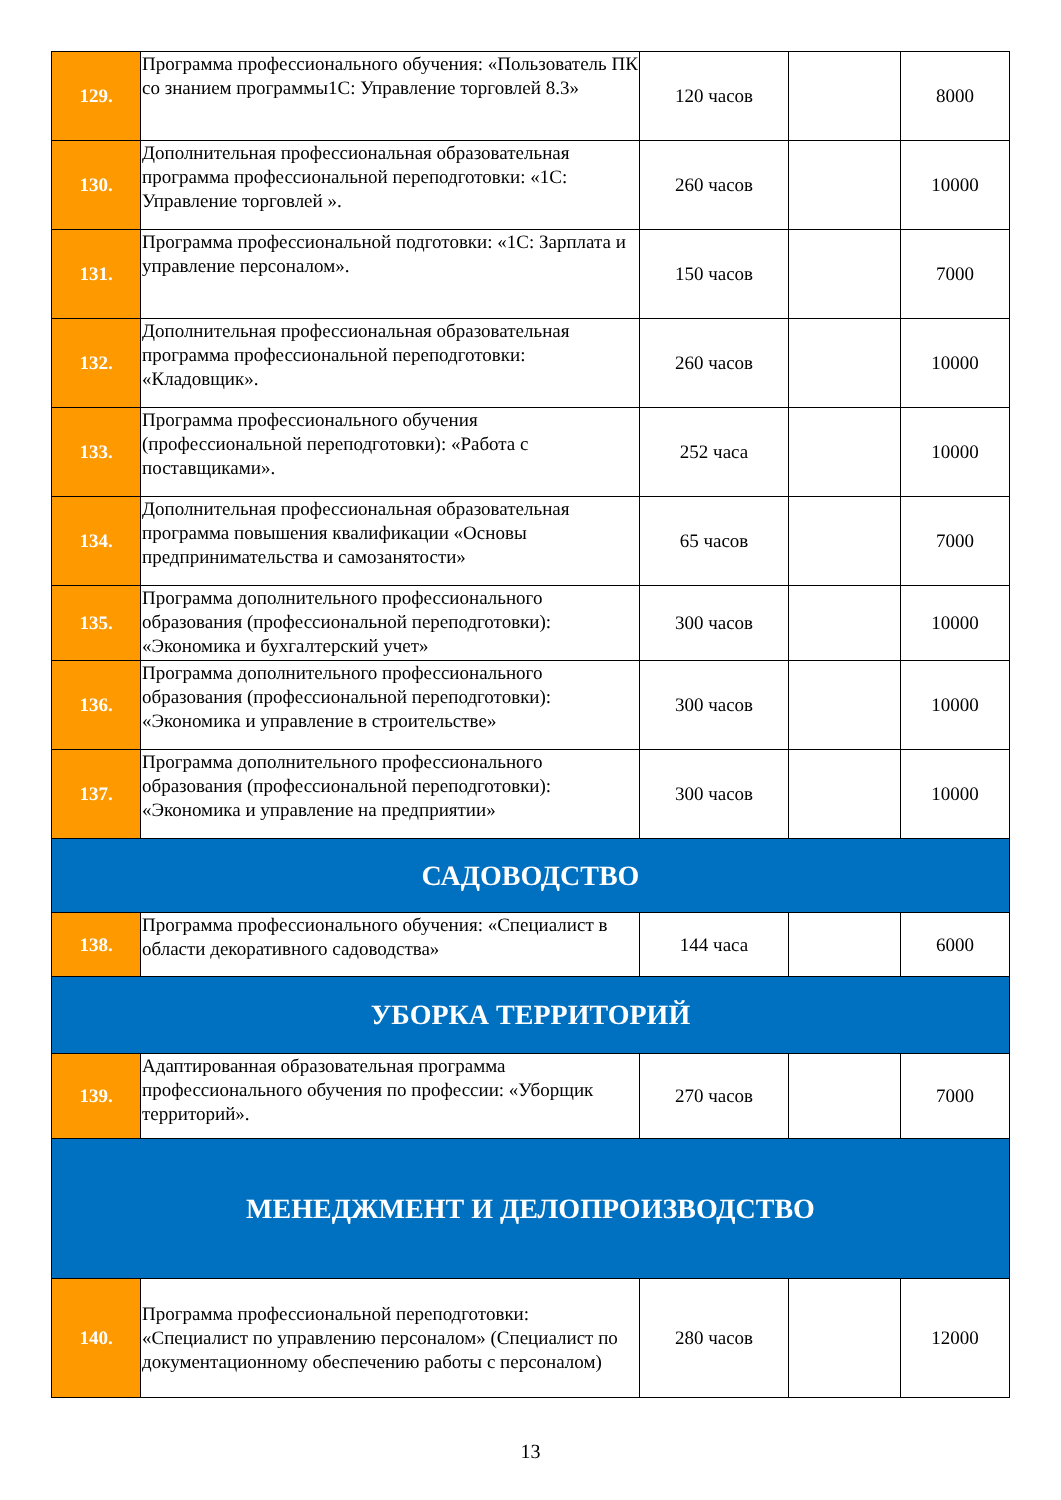| 129. | Программа профессионального обучения: «Пользователь ПК со знанием программы1С: Управление торговлей 8.3» | 120 часов | | 8000 |
| 130. | Дополнительная профессиональная образовательная программа профессиональной переподготовки: «1С: Управление торговлей ». | 260 часов | | 10000 |
| 131. | Программа профессиональной подготовки: «1С: Зарплата и управление персоналом». | 150 часов | | 7000 |
| 132. | Дополнительная профессиональная образовательная программа профессиональной переподготовки: «Кладовщик». | 260 часов | | 10000 |
| 133. | Программа профессионального обучения (профессиональной переподготовки): «Работа с поставщиками». | 252 часа | | 10000 |
| 134. | Дополнительная профессиональная образовательная программа повышения квалификации «Основы предпринимательства и самозанятости» | 65 часов | | 7000 |
| 135. | Программа дополнительного профессионального образования (профессиональной переподготовки): «Экономика и бухгалтерский учет» | 300 часов | | 10000 |
| 136. | Программа дополнительного профессионального образования (профессиональной переподготовки): «Экономика и управление в строительстве» | 300 часов | | 10000 |
| 137. | Программа дополнительного профессионального образования (профессиональной переподготовки): «Экономика и управление на предприятии» | 300 часов | | 10000 |
| САДОВОДСТВО | | | | |
| 138. | Программа профессионального обучения: «Специалист в области декоративного садоводства» | 144 часа | | 6000 |
| УБОРКА ТЕРРИТОРИЙ | | | | |
| 139. | Адаптированная образовательная программа профессионального обучения по профессии: «Уборщик территорий». | 270 часов | | 7000 |
| МЕНЕДЖМЕНТ И ДЕЛОПРОИЗВОДСТВО | | | | |
| 140. | Программа профессиональной переподготовки: «Специалист по управлению персоналом» (Специалист по документационному обеспечению работы с персоналом) | 280 часов | | 12000 |
13